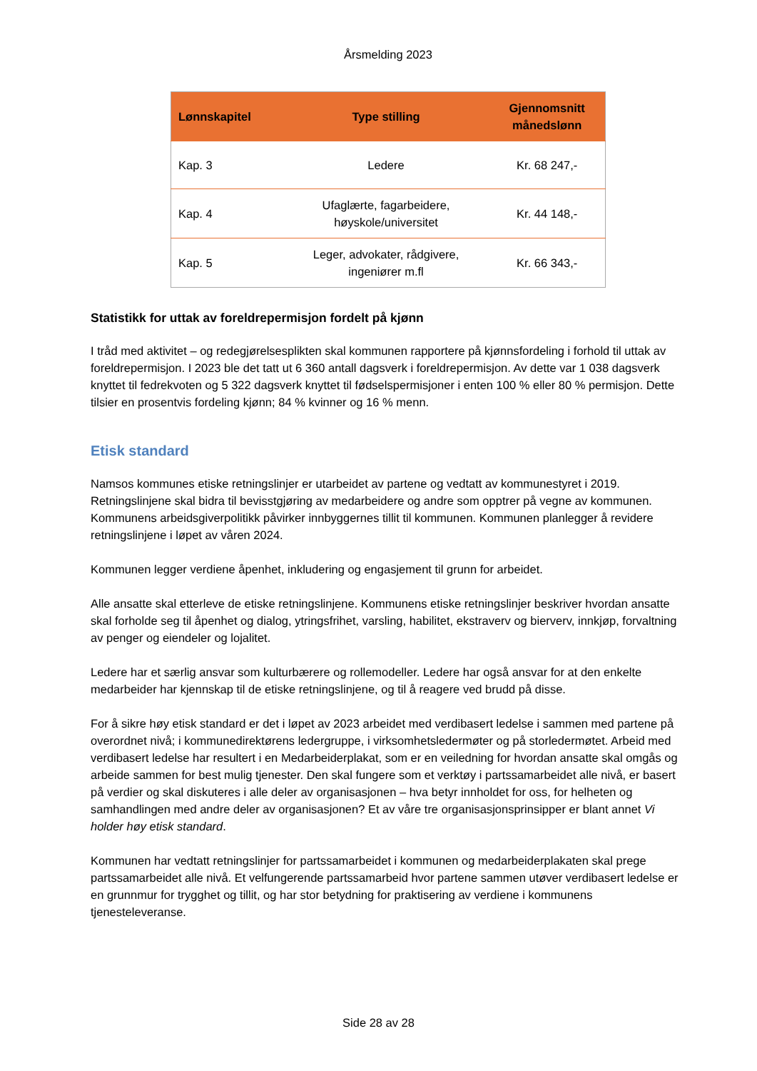Årsmelding 2023
| Lønnskapitel | Type stilling | Gjennomsnitt månedslønn |
| --- | --- | --- |
| Kap. 3 | Ledere | Kr. 68 247,- |
| Kap. 4 | Ufaglærte, fagarbeidere, høyskole/universitet | Kr. 44 148,- |
| Kap. 5 | Leger, advokater, rådgivere, ingeniører m.fl | Kr. 66 343,- |
Statistikk for uttak av foreldrepermisjon fordelt på kjønn
I tråd med aktivitet – og redegjørelsesplikten skal kommunen rapportere på kjønnsfordeling i forhold til uttak av foreldrepermisjon. I 2023 ble det tatt ut 6 360 antall dagsverk i foreldrepermisjon. Av dette var 1 038 dagsverk knyttet til fedrekvoten og 5 322 dagsverk knyttet til fødselspermisjoner i enten 100 % eller 80 % permisjon. Dette tilsier en prosentvis fordeling kjønn; 84 % kvinner og 16 % menn.
Etisk standard
Namsos kommunes etiske retningslinjer er utarbeidet av partene og vedtatt av kommunestyret i 2019. Retningslinjene skal bidra til bevisstgjøring av medarbeidere og andre som opptrer på vegne av kommunen. Kommunens arbeidsgiverpolitikk påvirker innbyggernes tillit til kommunen. Kommunen planlegger å revidere retningslinjene i løpet av våren 2024.
Kommunen legger verdiene åpenhet, inkludering og engasjement til grunn for arbeidet.
Alle ansatte skal etterleve de etiske retningslinjene. Kommunens etiske retningslinjer beskriver hvordan ansatte skal forholde seg til åpenhet og dialog, ytringsfrihet, varsling, habilitet, ekstraverv og bierverv, innkjøp, forvaltning av penger og eiendeler og lojalitet.
Ledere har et særlig ansvar som kulturbærere og rollemodeller. Ledere har også ansvar for at den enkelte medarbeider har kjennskap til de etiske retningslinjene, og til å reagere ved brudd på disse.
For å sikre høy etisk standard er det i løpet av 2023 arbeidet med verdibasert ledelse i sammen med partene på overordnet nivå; i kommunedirektørens ledergruppe, i virksomhetsledermøter og på storledermøtet. Arbeid med verdibasert ledelse har resultert i en Medarbeiderplakat, som er en veiledning for hvordan ansatte skal omgås og arbeide sammen for best mulig tjenester. Den skal fungere som et verktøy i partssamarbeidet alle nivå, er basert på verdier og skal diskuteres i alle deler av organisasjonen – hva betyr innholdet for oss, for helheten og samhandlingen med andre deler av organisasjonen? Et av våre tre organisasjonsprinsipper er blant annet Vi holder høy etisk standard.
Kommunen har vedtatt retningslinjer for partssamarbeidet i kommunen og medarbeiderplakaten skal prege partssamarbeidet alle nivå. Et velfungerende partssamarbeid hvor partene sammen utøver verdibasert ledelse er en grunnmur for trygghet og tillit, og har stor betydning for praktisering av verdiene i kommunens tjenesteleveranse.
Side 28 av 28